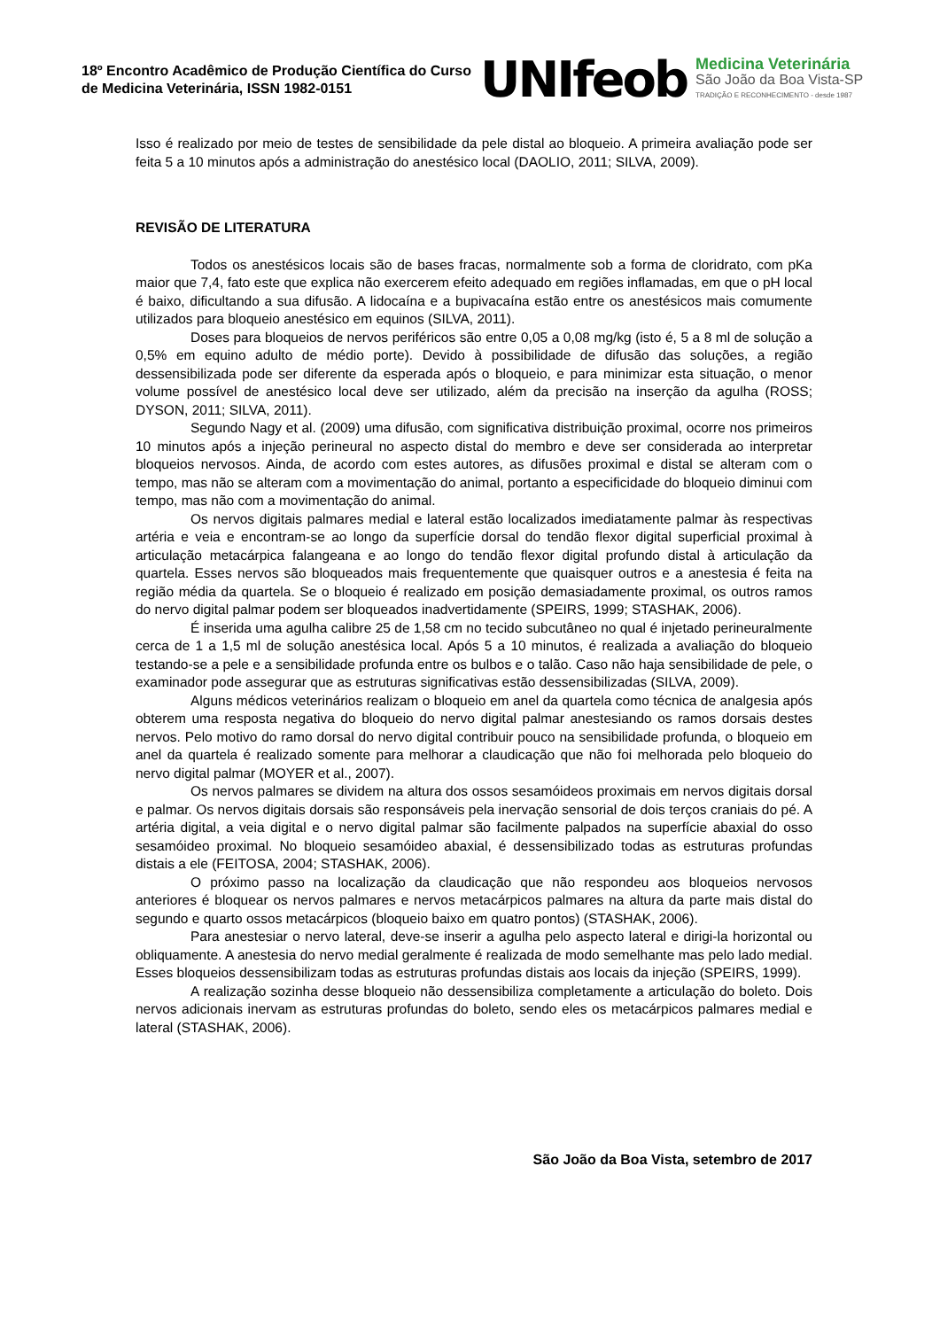18º Encontro Acadêmico de Produção Científica do Curso de Medicina Veterinária, ISSN 1982-0151
UNIfeob
Medicina Veterinária
São João da Boa Vista-SP
TRADIÇÃO E RECONHECIMENTO - desde 1987
Isso é realizado por meio de testes de sensibilidade da pele distal ao bloqueio. A primeira avaliação pode ser feita 5 a 10 minutos após a administração do anestésico local (DAOLIO, 2011; SILVA, 2009).
REVISÃO DE LITERATURA
Todos os anestésicos locais são de bases fracas, normalmente sob a forma de cloridrato, com pKa maior que 7,4, fato este que explica não exercerem efeito adequado em regiões inflamadas, em que o pH local é baixo, dificultando a sua difusão. A lidocaína e a bupivacaína estão entre os anestésicos mais comumente utilizados para bloqueio anestésico em equinos (SILVA, 2011).
Doses para bloqueios de nervos periféricos são entre 0,05 a 0,08 mg/kg (isto é, 5 a 8 ml de solução a 0,5% em equino adulto de médio porte). Devido à possibilidade de difusão das soluções, a região dessensibilizada pode ser diferente da esperada após o bloqueio, e para minimizar esta situação, o menor volume possível de anestésico local deve ser utilizado, além da precisão na inserção da agulha (ROSS; DYSON, 2011; SILVA, 2011).
Segundo Nagy et al. (2009) uma difusão, com significativa distribuição proximal, ocorre nos primeiros 10 minutos após a injeção perineural no aspecto distal do membro e deve ser considerada ao interpretar bloqueios nervosos. Ainda, de acordo com estes autores, as difusões proximal e distal se alteram com o tempo, mas não se alteram com a movimentação do animal, portanto a especificidade do bloqueio diminui com tempo, mas não com a movimentação do animal.
Os nervos digitais palmares medial e lateral estão localizados imediatamente palmar às respectivas artéria e veia e encontram-se ao longo da superfície dorsal do tendão flexor digital superficial proximal à articulação metacárpica falangeana e ao longo do tendão flexor digital profundo distal à articulação da quartela. Esses nervos são bloqueados mais frequentemente que quaisquer outros e a anestesia é feita na região média da quartela. Se o bloqueio é realizado em posição demasiadamente proximal, os outros ramos do nervo digital palmar podem ser bloqueados inadvertidamente (SPEIRS, 1999; STASHAK, 2006).
É inserida uma agulha calibre 25 de 1,58 cm no tecido subcutâneo no qual é injetado perineuralmente cerca de 1 a 1,5 ml de solução anestésica local. Após 5 a 10 minutos, é realizada a avaliação do bloqueio testando-se a pele e a sensibilidade profunda entre os bulbos e o talão. Caso não haja sensibilidade de pele, o examinador pode assegurar que as estruturas significativas estão dessensibilizadas (SILVA, 2009).
Alguns médicos veterinários realizam o bloqueio em anel da quartela como técnica de analgesia após obterem uma resposta negativa do bloqueio do nervo digital palmar anestesiando os ramos dorsais destes nervos. Pelo motivo do ramo dorsal do nervo digital contribuir pouco na sensibilidade profunda, o bloqueio em anel da quartela é realizado somente para melhorar a claudicação que não foi melhorada pelo bloqueio do nervo digital palmar (MOYER et al., 2007).
Os nervos palmares se dividem na altura dos ossos sesamóideos proximais em nervos digitais dorsal e palmar. Os nervos digitais dorsais são responsáveis pela inervação sensorial de dois terços craniais do pé. A artéria digital, a veia digital e o nervo digital palmar são facilmente palpados na superfície abaxial do osso sesamóideo proximal. No bloqueio sesamóideo abaxial, é dessensibilizado todas as estruturas profundas distais a ele (FEITOSA, 2004; STASHAK, 2006).
O próximo passo na localização da claudicação que não respondeu aos bloqueios nervosos anteriores é bloquear os nervos palmares e nervos metacárpicos palmares na altura da parte mais distal do segundo e quarto ossos metacárpicos (bloqueio baixo em quatro pontos) (STASHAK, 2006).
Para anestesiar o nervo lateral, deve-se inserir a agulha pelo aspecto lateral e dirigi-la horizontal ou obliquamente. A anestesia do nervo medial geralmente é realizada de modo semelhante mas pelo lado medial. Esses bloqueios dessensibilizam todas as estruturas profundas distais aos locais da injeção (SPEIRS, 1999).
A realização sozinha desse bloqueio não dessensibiliza completamente a articulação do boleto. Dois nervos adicionais inervam as estruturas profundas do boleto, sendo eles os metacárpicos palmares medial e lateral (STASHAK, 2006).
São João da Boa Vista, setembro de 2017